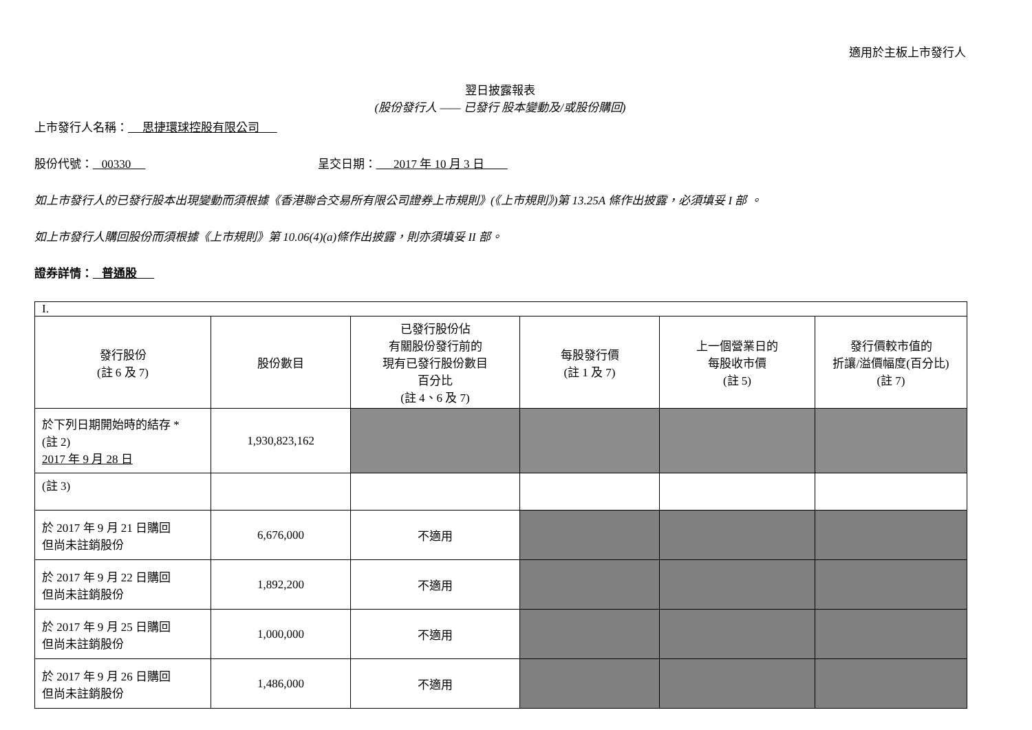適用於主板上市發行人
翌日披露報表
(股份發行人 —— 已發行 股本變動及/或股份購回)
上市發行人名稱： 思捷環球控股有限公司
股份代號： 00330 呈交日期： 2017 年 10 月 3 日
如上市發行人的已發行股本出現變動而須根據《香港聯合交易所有限公司證券上市規則》(《上市規則》)第 13.25A 條作出披露，必須填妥 I 部 。
如上市發行人購回股份而須根據《上市規則》第 10.06(4)(a)條作出披露，則亦須填妥 II 部。
證券詳情： 普通股
| I. | | | | | |
| 發行股份 (註 6 及 7) | 股份數目 | 已發行股份佔 有關股份發行前的 現有已發行股份數目 百分比 (註 4、6 及 7) | 每股發行價 (註 1 及 7) | 上一個營業日的 每股收市價 (註 5) | 發行價較市值的 折讓/溢價幅度(百分比) (註 7) |
| 於下列日期開始時的結存 * (註 2) 2017 年 9 月 28 日 | 1,930,823,162 | | | | |
| (註 3) | | | | | |
| 於 2017 年 9 月 21 日購回 但尚未註銷股份 | 6,676,000 | 不適用 | | | |
| 於 2017 年 9 月 22 日購回 但尚未註銷股份 | 1,892,200 | 不適用 | | | |
| 於 2017 年 9 月 25 日購回 但尚未註銷股份 | 1,000,000 | 不適用 | | | |
| 於 2017 年 9 月 26 日購回 但尚未註銷股份 | 1,486,000 | 不適用 | | | |